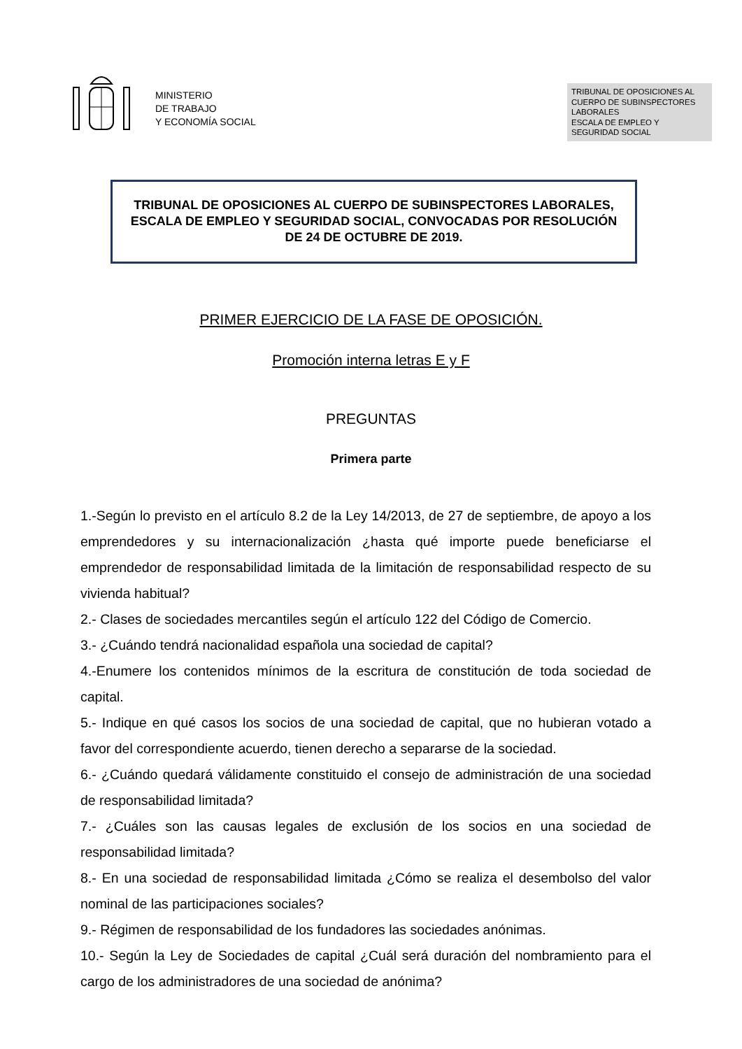MINISTERIO
DE TRABAJO
Y ECONOMÍA SOCIAL
TRIBUNAL DE OPOSICIONES AL CUERPO DE SUBINSPECTORES LABORALES
ESCALA DE EMPLEO Y SEGURIDAD SOCIAL
TRIBUNAL DE OPOSICIONES AL CUERPO DE SUBINSPECTORES LABORALES, ESCALA DE EMPLEO Y SEGURIDAD SOCIAL, CONVOCADAS POR RESOLUCIÓN DE 24 DE OCTUBRE DE 2019.
PRIMER EJERCICIO DE LA FASE DE OPOSICIÓN.
Promoción interna letras E y F
PREGUNTAS
Primera parte
1.-Según lo previsto en el artículo 8.2 de la Ley 14/2013, de 27 de septiembre, de apoyo a los emprendedores y su internacionalización ¿hasta qué importe puede beneficiarse el emprendedor de responsabilidad limitada de la limitación de responsabilidad respecto de su vivienda habitual?
2.- Clases de sociedades mercantiles según el artículo 122 del Código de Comercio.
3.- ¿Cuándo tendrá nacionalidad española una sociedad de capital?
4.-Enumere los contenidos mínimos de la escritura de constitución de toda sociedad de capital.
5.- Indique en qué casos los socios de una sociedad de capital, que no hubieran votado a favor del correspondiente acuerdo, tienen derecho a separarse de la sociedad.
6.- ¿Cuándo quedará válidamente constituido el consejo de administración de una sociedad de responsabilidad limitada?
7.- ¿Cuáles son las causas legales de exclusión de los socios en una sociedad de responsabilidad limitada?
8.- En una sociedad de responsabilidad limitada ¿Cómo se realiza el desembolso del valor nominal de las participaciones sociales?
9.- Régimen de responsabilidad de los fundadores las sociedades anónimas.
10.- Según la Ley de Sociedades de capital ¿Cuál será duración del nombramiento para el cargo de los administradores de una sociedad de anónima?